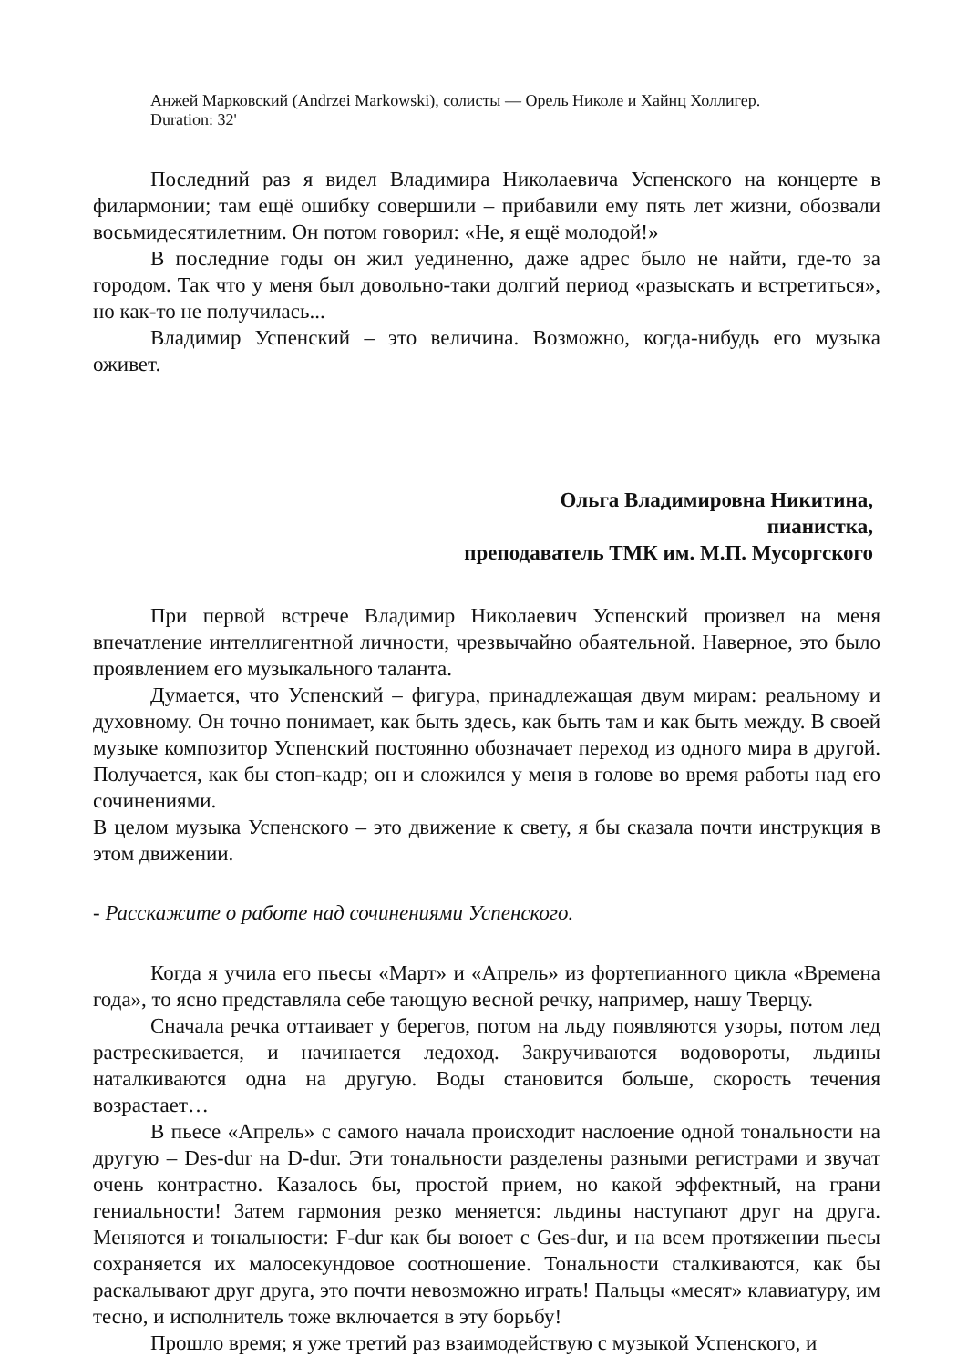Анжей Марковский (Andrzei Markowski), солисты — Орель Николе и Хайнц Холлигер.
Duration: 32'
Последний раз я видел Владимира Николаевича Успенского на концерте в филармонии; там ещё ошибку совершили – прибавили ему пять лет жизни, обозвали восьмидесятилетним. Он потом говорил: «Не, я ещё молодой!»
В последние годы он жил уединенно, даже адрес было не найти, где-то за городом. Так что у меня был довольно-таки долгий период «разыскать и встретиться», но как-то не получилась...
Владимир Успенский – это величина. Возможно, когда-нибудь его музыка оживет.
Ольга Владимировна Никитина,
пианистка,
преподаватель ТМК им. М.П. Мусоргского
При первой встрече Владимир Николаевич Успенский произвел на меня впечатление интеллигентной личности, чрезвычайно обаятельной. Наверное, это было проявлением его музыкального таланта.
Думается, что Успенский – фигура, принадлежащая двум мирам: реальному и духовному. Он точно понимает, как быть здесь, как быть там и как быть между. В своей музыке композитор Успенский постоянно обозначает переход из одного мира в другой. Получается, как бы стоп-кадр; он и сложился у меня в голове во время работы над его сочинениями.
В целом музыка Успенского – это движение к свету, я бы сказала почти инструкция в этом движении.
- Расскажите о работе над сочинениями Успенского.
Когда я учила его пьесы «Март» и «Апрель» из фортепианного цикла «Времена года», то ясно представляла себе тающую весной речку, например, нашу Тверцу.
Сначала речка оттаивает у берегов, потом на льду появляются узоры, потом лед растрескивается, и начинается ледоход. Закручиваются водовороты, льдины наталкиваются одна на другую. Воды становится больше, скорость течения возрастает…
В пьесе «Апрель» с самого начала происходит наслоение одной тональности на другую – Des-dur на D-dur. Эти тональности разделены разными регистрами и звучат очень контрастно. Казалось бы, простой прием, но какой эффектный, на грани гениальности! Затем гармония резко меняется: льдины наступают друг на друга. Меняются и тональности: F-dur как бы воюет с Ges-dur, и на всем протяжении пьесы сохраняется их малосекундовое соотношение. Тональности сталкиваются, как бы раскалывают друг друга, это почти невозможно играть! Пальцы «месят» клавиатуру, им тесно, и исполнитель тоже включается в эту борьбу!
Прошло время; я уже третий раз взаимодействую с музыкой Успенского, и